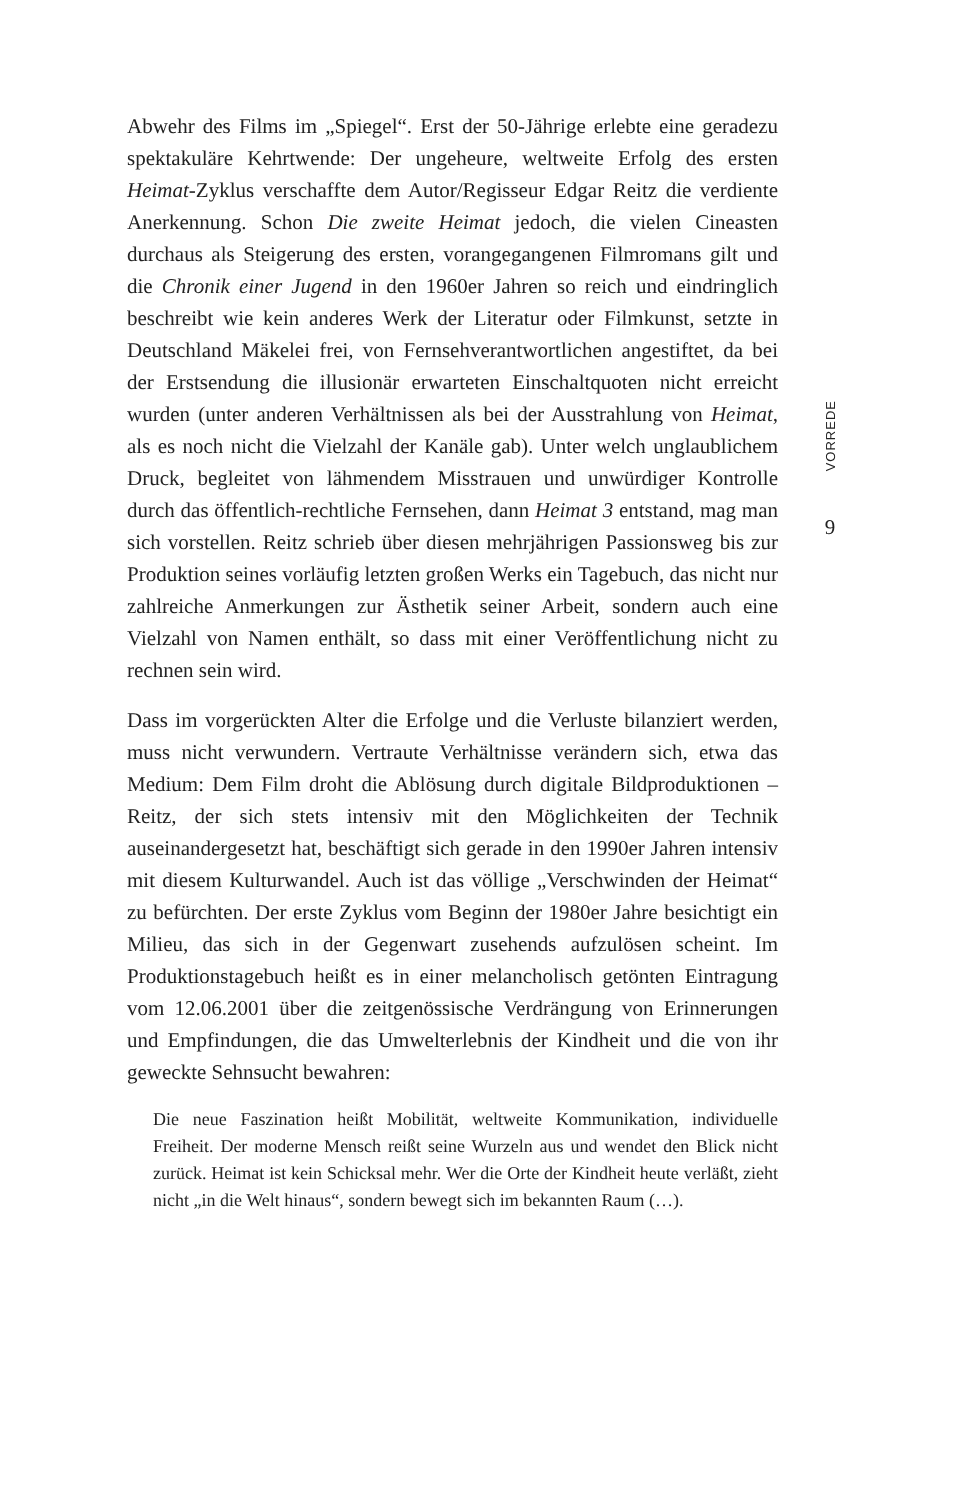Abwehr des Films im „Spiegel“. Erst der 50-Jährige erlebte eine geradezu spektakuläre Kehrtwende: Der ungeheure, weltweite Erfolg des ersten Heimat-Zyklus verschaffte dem Autor/Regisseur Edgar Reitz die verdiente Anerkennung. Schon Die zweite Heimat jedoch, die vielen Cineasten durchaus als Steigerung des ersten, vorangegangenen Filmromans gilt und die Chronik einer Jugend in den 1960er Jahren so reich und eindringlich beschreibt wie kein anderes Werk der Literatur oder Filmkunst, setzte in Deutschland Mäkelei frei, von Fernsehverantwortlichen angestiftet, da bei der Erstsendung die illusionär erwarteten Einschaltquoten nicht erreicht wurden (unter anderen Verhältnissen als bei der Ausstrahlung von Heimat, als es noch nicht die Vielzahl der Kanäle gab). Unter welch unglaublichem Druck, begleitet von lähmendem Misstrauen und unwürdiger Kontrolle durch das öffentlich-rechtliche Fernsehen, dann Heimat 3 entstand, mag man sich vorstellen. Reitz schrieb über diesen mehrjährigen Passionsweg bis zur Produktion seines vorläufig letzten großen Werks ein Tagebuch, das nicht nur zahlreiche Anmerkungen zur Ästhetik seiner Arbeit, sondern auch eine Vielzahl von Namen enthält, so dass mit einer Veröffentlichung nicht zu rechnen sein wird.
Dass im vorgerückten Alter die Erfolge und die Verluste bilanziert werden, muss nicht verwundern. Vertraute Verhältnisse verändern sich, etwa das Medium: Dem Film droht die Ablösung durch digitale Bildproduktionen – Reitz, der sich stets intensiv mit den Möglichkeiten der Technik auseinandergesetzt hat, beschäftigt sich gerade in den 1990er Jahren intensiv mit diesem Kulturwandel. Auch ist das völlige „Verschwinden der Heimat“ zu befürchten. Der erste Zyklus vom Beginn der 1980er Jahre besichtigt ein Milieu, das sich in der Gegenwart zusehends aufzulösen scheint. Im Produktionstagebuch heißt es in einer melancholisch getönten Eintragung vom 12.06.2001 über die zeitgenössische Verdrängung von Erinnerungen und Empfindungen, die das Umwelterlebnis der Kindheit und die von ihr geweckte Sehnsucht bewahren:
Die neue Faszination heißt Mobilität, weltweite Kommunikation, individuelle Freiheit. Der moderne Mensch reißt seine Wurzeln aus und wendet den Blick nicht zurück. Heimat ist kein Schicksal mehr. Wer die Orte der Kindheit heute verläßt, zieht nicht „in die Welt hinaus“, sondern bewegt sich im bekannten Raum (…).
VORREDE
9